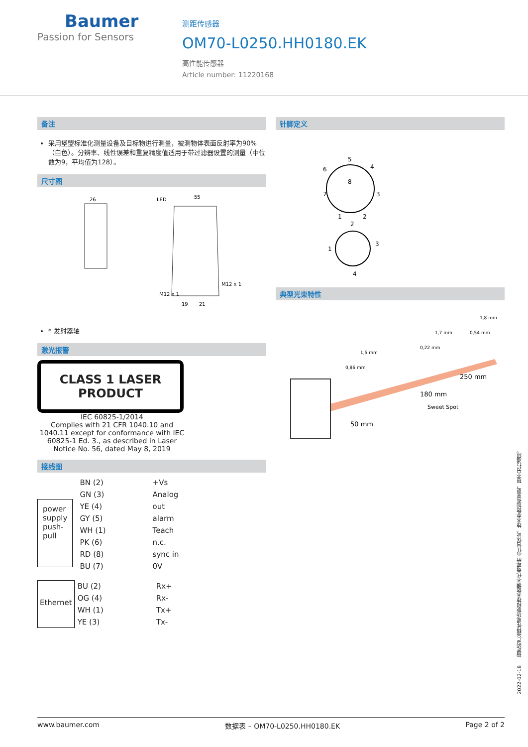Baumer
Passion for Sensors
测距传感器
OM70-L0250.HH0180.EK
高性能传感器
Article number: 11220168
备注
采用堡盟标准化测量设备及目标物进行测量，被测物体表面反射率为90%（白色）。分辨率、线性误差和重复精度值适用于带过滤器设置的测量（中位数为9，平均值为128）。
尺寸图
26
LED
55
M12 x 1
M12 x 1
19
21
* 发射器轴
激光报警
CLASS 1 LASER
PRODUCT
IEC 60825-1/2014
Complies with 21 CFR 1040.10 and 1040.11 except for conformance with IEC 60825-1 Ed. 3., as described in Laser Notice No. 56, dated May 8, 2019
接线图
power
supply
push-
pull
BN (2)
GN (3)
YE (4)
GY (5)
WH (1)
PK (6)
RD (8)
BU (7)
+Vs
Analog
out
alarm
Teach
n.c.
sync in
0V
Ethernet
BU (2)
OG (4)
WH (1)
YE (3)
Rx+
Rx-
Tx+
Tx-
针脚定义
5
8
4
6
7
3
1
2
2
1
3
4
典型光束特性
50 mm
180 mm
250 mm
Sweet Spot
1,5 mm
1,7 mm
1,8 mm
0,86 mm
0,22 mm
0,54 mm
2022-02-18 指定的产品特性或功能和技术数据不代表或暗示任何保证。技术参数如有变更，恕不另行通知。
www.baumer.com 数据表 – OM70-L0250.HH0180.EK Page 2 of 2